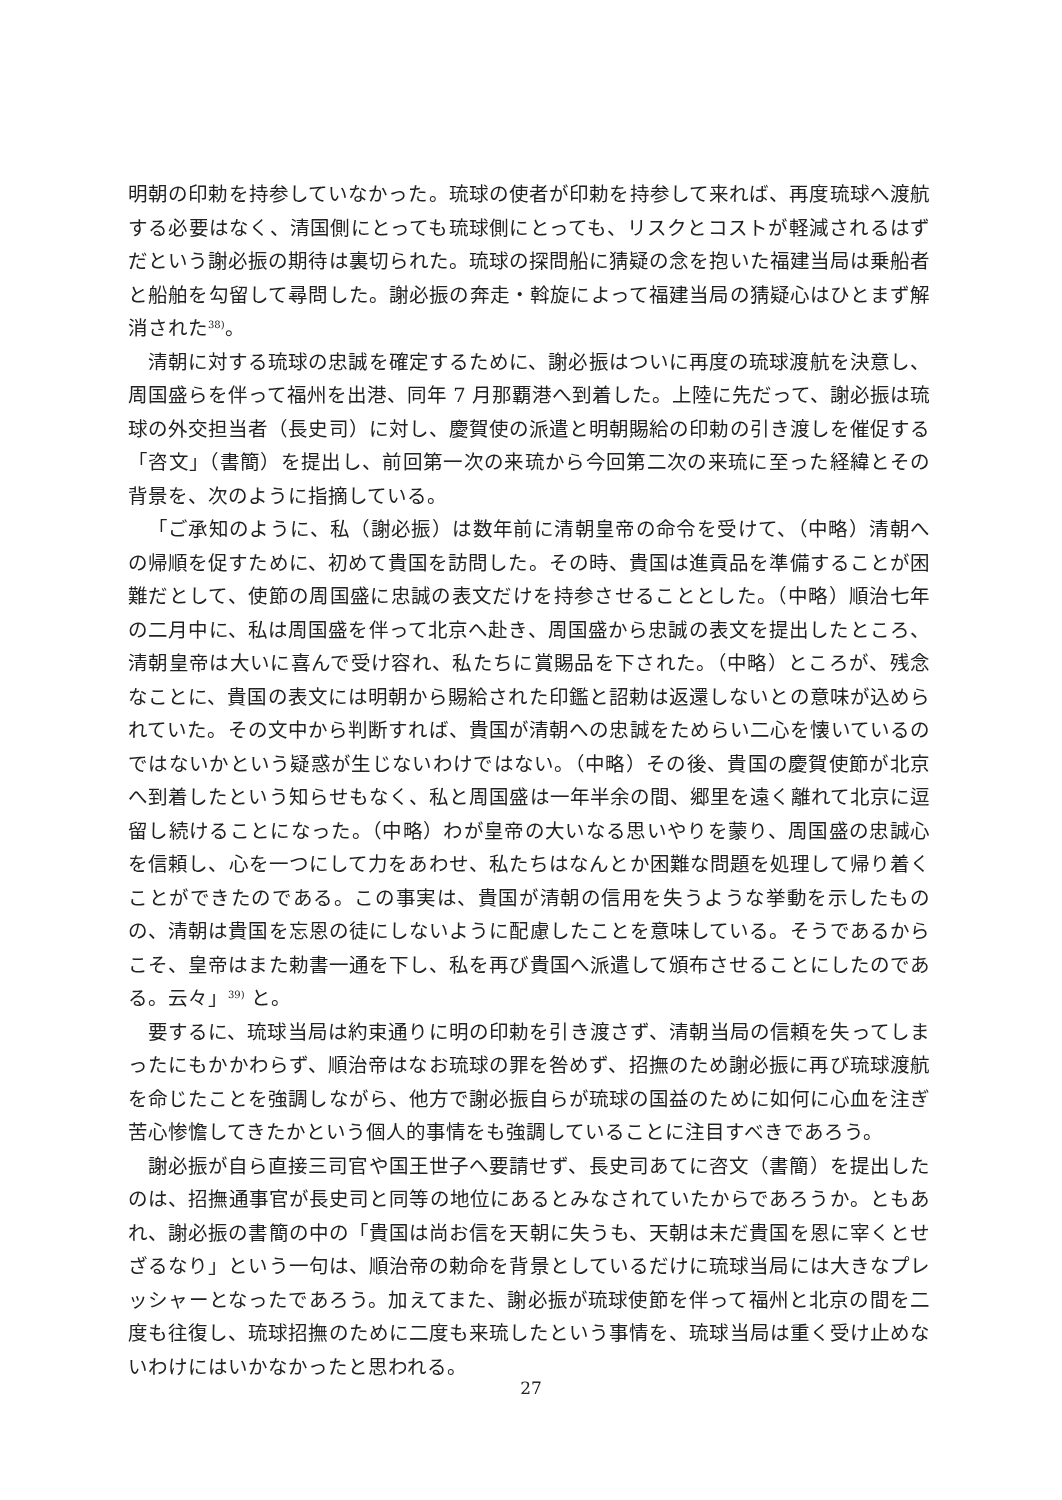明朝の印勅を持参していなかった。琉球の使者が印勅を持参して来れば、再度琉球へ渡航する必要はなく、清国側にとっても琉球側にとっても、リスクとコストが軽減されるはずだという謝必振の期待は裏切られた。琉球の探問船に猜疑の念を抱いた福建当局は乗船者と船舶を勾留して尋問した。謝必振の奔走・斡旋によって福建当局の猜疑心はひとまず解消された<sup>38)</sup>。
清朝に対する琉球の忠誠を確定するために、謝必振はついに再度の琉球渡航を決意し、周国盛らを伴って福州を出港、同年 7 月那覇港へ到着した。上陸に先だって、謝必振は琉球の外交担当者（長史司）に対し、慶賀使の派遣と明朝賜給の印勅の引き渡しを催促する「咨文」（書簡）を提出し、前回第一次の来琉から今回第二次の来琉に至った経緯とその背景を、次のように指摘している。
「ご承知のように、私（謝必振）は数年前に清朝皇帝の命令を受けて、（中略）清朝への帰順を促すために、初めて貴国を訪問した。その時、貴国は進貢品を準備することが困難だとして、使節の周国盛に忠誠の表文だけを持参させることとした。（中略）順治七年の二月中に、私は周国盛を伴って北京へ赴き、周国盛から忠誠の表文を提出したところ、清朝皇帝は大いに喜んで受け容れ、私たちに賞賜品を下された。（中略）ところが、残念なことに、貴国の表文には明朝から賜給された印鑑と詔勅は返還しないとの意味が込められていた。その文中から判断すれば、貴国が清朝への忠誠をためらい二心を懐いているのではないかという疑惑が生じないわけではない。（中略）その後、貴国の慶賀使節が北京へ到着したという知らせもなく、私と周国盛は一年半余の間、郷里を遠く離れて北京に逗留し続けることになった。（中略）わが皇帝の大いなる思いやりを蒙り、周国盛の忠誠心を信頼し、心を一つにして力をあわせ、私たちはなんとか困難な問題を処理して帰り着くことができたのである。この事実は、貴国が清朝の信用を失うような挙動を示したものの、清朝は貴国を忘恩の徒にしないように配慮したことを意味している。そうであるからこそ、皇帝はまた勅書一通を下し、私を再び貴国へ派遣して頒布させることにしたのである。云々」<sup>39)</sup> と。
要するに、琉球当局は約束通りに明の印勅を引き渡さず、清朝当局の信頼を失ってしまったにもかかわらず、順治帝はなお琉球の罪を咎めず、招撫のため謝必振に再び琉球渡航を命じたことを強調しながら、他方で謝必振自らが琉球の国益のために如何に心血を注ぎ苦心惨憺してきたかという個人的事情をも強調していることに注目すべきであろう。
謝必振が自ら直接三司官や国王世子へ要請せず、長史司あてに咨文（書簡）を提出したのは、招撫通事官が長史司と同等の地位にあるとみなされていたからであろうか。ともあれ、謝必振の書簡の中の「貴国は尚お信を天朝に失うも、天朝は未だ貴国を恩に宰くとせざるなり」という一句は、順治帝の勅命を背景としているだけに琉球当局には大きなプレッシャーとなったであろう。加えてまた、謝必振が琉球使節を伴って福州と北京の間を二度も往復し、琉球招撫のために二度も来琉したという事情を、琉球当局は重く受け止めないわけにはいかなかったと思われる。
27